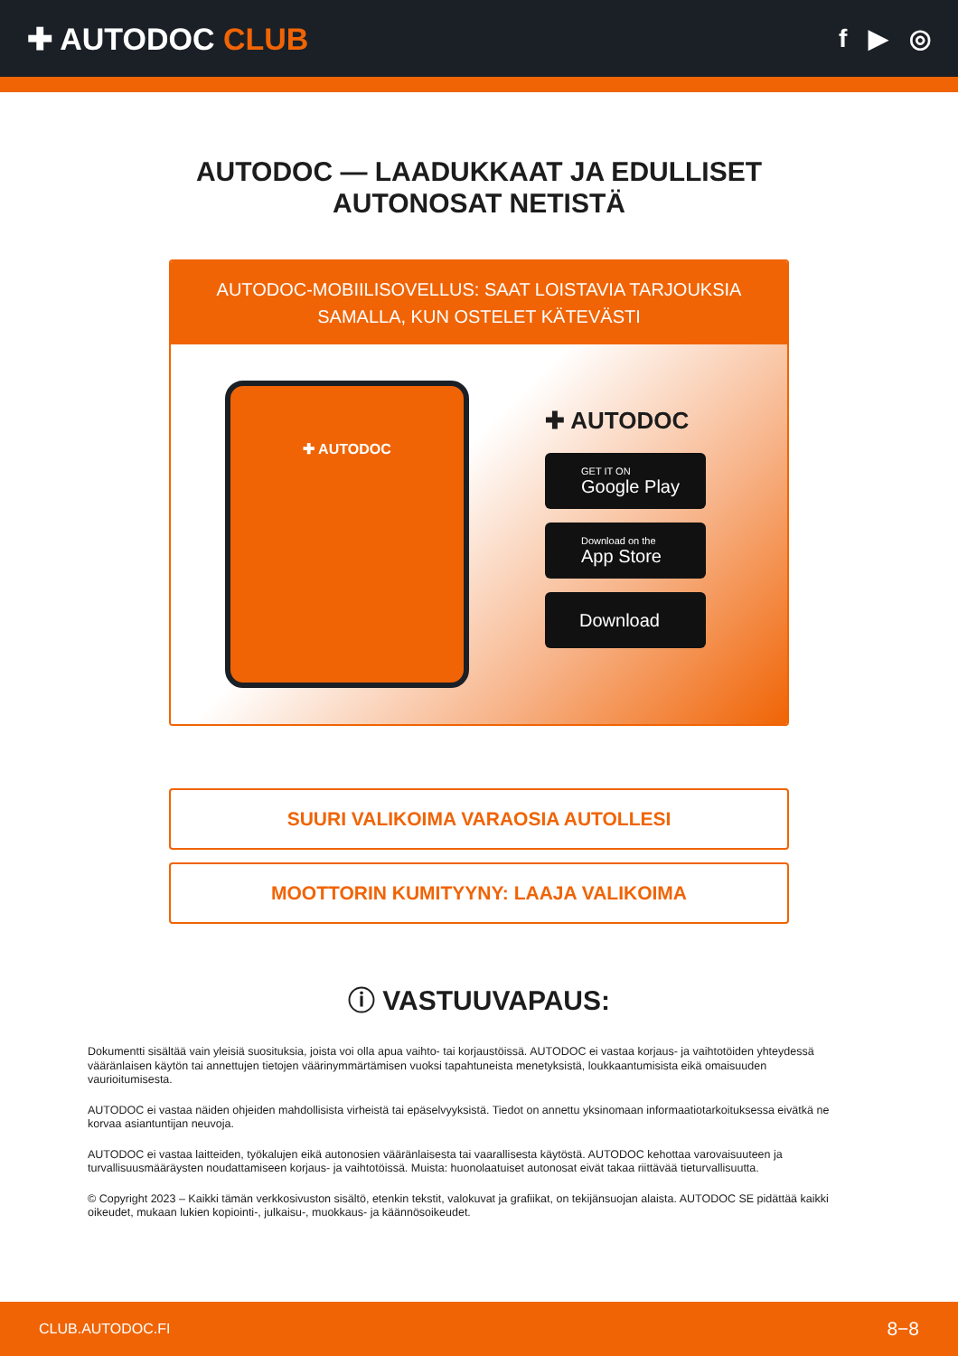✚ AUTODOC CLUB
f ▶ ◎
AUTODOC — LAADUKKAAT JA EDULLISET
AUTONOSAT NETISTÄ
AUTODOC-MOBIILISOVELLUS: SAAT LOISTAVIA TARJOUKSIA SAMALLA, KUN OSTELET KÄTEVÄSTI
✚ AUTODOC
✚ AUTODOC
GET IT ON
Google Play
Download on the
App Store
Download
SUURI VALIKOIMA VARAOSIA AUTOLLESI
MOOTTORIN KUMITYYNY: LAAJA VALIKOIMA
ⓘ VASTUUVAPAUS:
Dokumentti sisältää vain yleisiä suosituksia, joista voi olla apua vaihto- tai korjaustöissä. AUTODOC ei vastaa korjaus- ja vaihtotöiden yhteydessä vääränlaisen käytön tai annettujen tietojen väärinymmärtämisen vuoksi tapahtuneista menetyksistä, loukkaantumisista eikä omaisuuden vaurioitumisesta.
AUTODOC ei vastaa näiden ohjeiden mahdollisista virheistä tai epäselvyyksistä. Tiedot on annettu yksinomaan informaatiotarkoituksessa eivätkä ne korvaa asiantuntijan neuvoja.
AUTODOC ei vastaa laitteiden, työkalujen eikä autonosien vääränlaisesta tai vaarallisesta käytöstä. AUTODOC kehottaa varovaisuuteen ja turvallisuusmääräysten noudattamiseen korjaus- ja vaihtotöissä. Muista: huonolaatuiset autonosat eivät takaa riittävää tieturvallisuutta.
© Copyright 2023 – Kaikki tämän verkkosivuston sisältö, etenkin tekstit, valokuvat ja grafiikat, on tekijänsuojan alaista. AUTODOC SE pidättää kaikki oikeudet, mukaan lukien kopiointi-, julkaisu-, muokkaus- ja käännösoikeudet.
CLUB.AUTODOC.FI 8−8